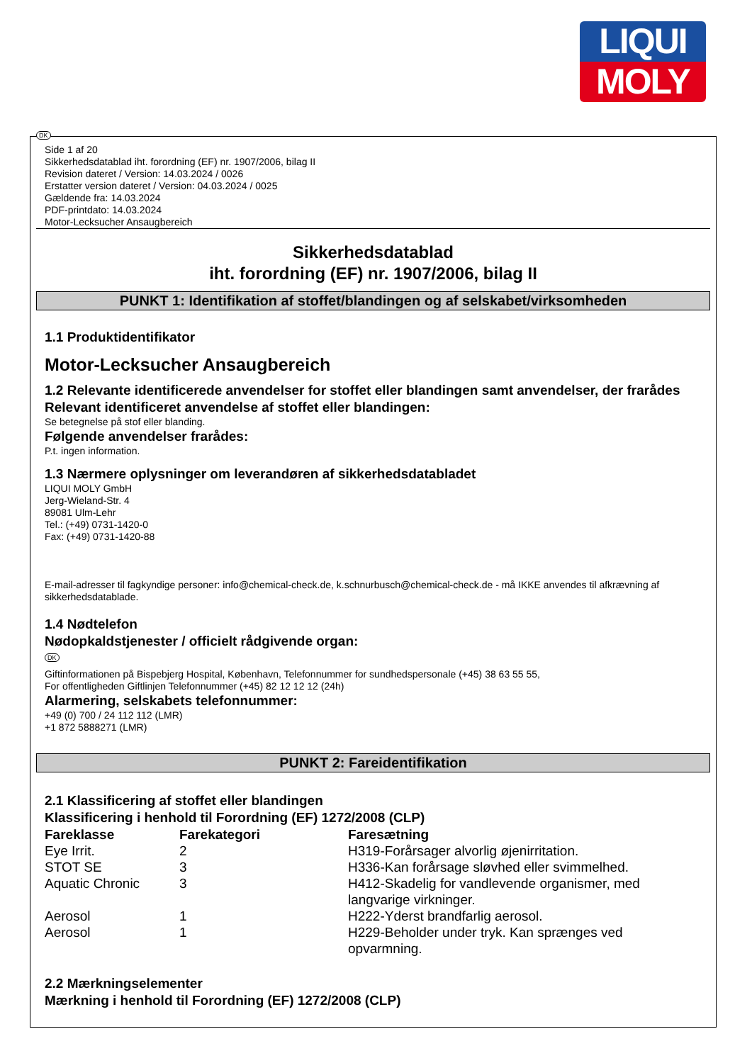LIQUI
MOLY
DK
Side 1 af 20
Sikkerhedsdatablad iht. forordning (EF) nr. 1907/2006, bilag II
Revision dateret / Version: 14.03.2024 / 0026
Erstatter version dateret / Version: 04.03.2024 / 0025
Gældende fra: 14.03.2024
PDF-printdato: 14.03.2024
Motor-Lecksucher Ansaugbereich
Sikkerhedsdatablad
iht. forordning (EF) nr. 1907/2006, bilag II
PUNKT 1: Identifikation af stoffet/blandingen og af selskabet/virksomheden
1.1 Produktidentifikator
Motor-Lecksucher Ansaugbereich
1.2 Relevante identificerede anvendelser for stoffet eller blandingen samt anvendelser, der frarådes
Relevant identificeret anvendelse af stoffet eller blandingen:
Se betegnelse på stof eller blanding.
Følgende anvendelser frarådes:
P.t. ingen information.
1.3 Nærmere oplysninger om leverandøren af sikkerhedsdatabladet
LIQUI MOLY GmbH
Jerg-Wieland-Str. 4
89081 Ulm-Lehr
Tel.: (+49) 0731-1420-0
Fax: (+49) 0731-1420-88
E-mail-adresser til fagkyndige personer: info@chemical-check.de, k.schnurbusch@chemical-check.de - må IKKE anvendes til afkrævning af sikkerhedsdatablade.
1.4 Nødtelefon
Nødopkaldstjenester / officielt rådgivende organ:
DK
Giftinformationen på Bispebjerg Hospital, København, Telefonnummer for sundhedspersonale (+45) 38 63 55 55,
For offentligheden Giftlinjen Telefonnummer (+45) 82 12 12 12 (24h)
Alarmering, selskabets telefonnummer:
+49 (0) 700 / 24 112 112 (LMR)
+1 872 5888271 (LMR)
PUNKT 2: Fareidentifikation
2.1 Klassificering af stoffet eller blandingen
Klassificering i henhold til Forordning (EF) 1272/2008 (CLP)
| Fareklasse | Farekategori | Faresætning |
| --- | --- | --- |
| Eye Irrit. | 2 | H319-Forårsager alvorlig øjenirritation. |
| STOT SE | 3 | H336-Kan forårsage sløvhed eller svimmelhed. |
| Aquatic Chronic | 3 | H412-Skadelig for vandlevende organismer, med langvarige virkninger. |
| Aerosol | 1 | H222-Yderst brandfarlig aerosol. |
| Aerosol | 1 | H229-Beholder under tryk. Kan sprænges ved opvarmning. |
2.2 Mærkningselementer
Mærkning i henhold til Forordning (EF) 1272/2008 (CLP)